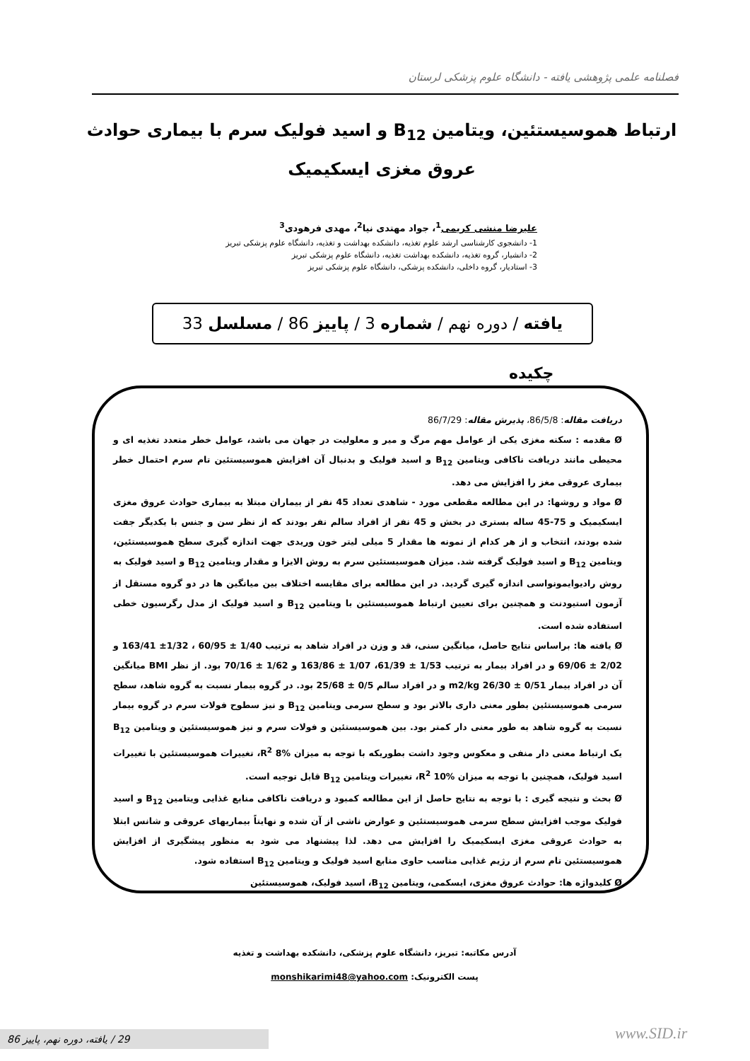فصلنامه علمی پژوهشی یافته - دانشگاه علوم پزشکی لرستان
ارتباط هموسیستئین، ویتامین B<sub>12</sub> و اسید فولیک سرم با بیماری حوادث عروق مغزی ایسکیمیک
علیرضا منشی کریمی<sup>1</sup>، جواد مهتدی نیا<sup>2</sup>، مهدی فرهودی<sup>3</sup>
1- دانشجوی کارشناسی ارشد علوم تغذیه، دانشکده بهداشت و تغذیه، دانشگاه علوم پزشکی تبریز
2- دانشیار، گروه تغذیه، دانشکده بهداشت تغذیه، دانشگاه علوم پزشکی تبریز
3- استادیار، گروه داخلی، دانشکده پزشکی، دانشگاه علوم پزشکی تبریز
یافته / دوره نهم / شماره 3 / پاییز 86 / مسلسل 33
چکیده
دریافت مقاله: 86/5/8، پذیرش مقاله: 86/7/29
Ø مقدمه : سکته مغزی یکی از عوامل مهم مرگ و میر و معلولیت در جهان می باشد، عوامل خطر متعدد تغذیه ای و محیطی مانند دریافت ناکافی ویتامین B<sub>12</sub> و اسید فولیک و بدنبال آن افزایش هموسیستئین تام سرم احتمال خطر بیماری عروقی مغز را افزایش می دهد.
Ø مواد و روشها: در این مطالعه مقطعی مورد - شاهدی تعداد 45 نفر از بیماران مبتلا به بیماری حوادث عروق مغزی ایسکیمیک و 75-45 ساله بستری در بخش و 45 نفر از افراد سالم نفر بودند که از نظر سن و جنس با یکدیگر جفت شده بودند، انتخاب و از هر کدام از نمونه ها مقدار 5 میلی لیتر خون وریدی جهت اندازه گیری سطح هموسیستئین، ویتامین B<sub>12</sub> و اسید فولیک گرفته شد. میزان هموسیستئین سرم به روش الایزا و مقدار ویتامین B<sub>12</sub> و اسید فولیک به روش رادیوایمونواسی اندازه گیری گردید. در این مطالعه برای مقایسه اختلاف بین میانگین ها در دو گروه مستقل از آزمون استیودنت و همچنین برای تعیین ارتباط هموسیستئین با ویتامین B<sub>12</sub> و اسید فولیک از مدل رگرسیون خطی استفاده شده است.
Ø یافته ها: براساس نتایج حاصل، میانگین سنی، قد و وزن در افراد شاهد به ترتیب 1/40 ± 60/95 ، 1/32± 163/41 و 2/02 ± 69/06 و در افراد بیمار به ترتیب 1/53 ± 61/39، 1/07 ± 163/86 و 1/62 ± 70/16 بود. از نظر BMI میانگین آن در افراد بیمار 0/51 ± 26/30 m2/kg و در افراد سالم 0/5 ± 25/68 بود. در گروه بیمار نسبت به گروه شاهد، سطح سرمی هموسیستئین بطور معنی داری بالاتر بود و سطح سرمی ویتامین B<sub>12</sub> و نیز سطوح فولات سرم در گروه بیمار نسبت به گروه شاهد به طور معنی دار کمتر بود. بین هموسیستئین و فولات سرم و نیز هموسیستئین و ویتامین B<sub>12</sub> یک ارتباط معنی دار منفی و معکوس وجود داشت بطوریکه با توجه به میزان R<sup>2</sup> 8%، تغییرات هموسیستئین با تغییرات اسید فولیک، همچنین با توجه به میزان R<sup>2</sup> 10%، تغییرات ویتامین B<sub>12</sub> قابل توجیه است.
Ø بحث و نتیجه گیری : با توجه به نتایج حاصل از این مطالعه کمبود و دریافت ناکافی منابع غذایی ویتامین B<sub>12</sub> و اسید فولیک موجب افزایش سطح سرمی هموسیستئین و عوارض ناشی از آن شده و نهایتاً بیماریهای عروقی و شانس ابتلا به حوادث عروقی مغزی ایسکیمیک را افزایش می دهد. لذا پیشنهاد می شود به منظور پیشگیری از افزایش هموسیستئین تام سرم از رژیم غذایی مناسب حاوی منابع اسید فولیک و ویتامین B<sub>12</sub> استفاده شود.
Ø کلیدواژه ها: حوادث عروق مغزی، ایسکمی، ویتامین B<sub>12</sub>، اسید فولیک، هموسیستئین
آدرس مکاتبه: تبریز، دانشگاه علوم پزشکی، دانشکده بهداشت و تغذیه
پست الکترونیک: monshikarimi48@yahoo.com
29 / یافته، دوره نهم، پاییز 86 www.SID.ir